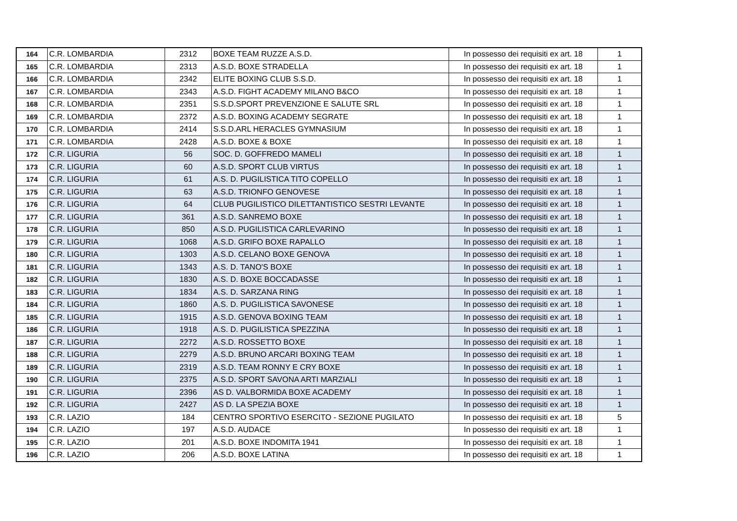| 164 | C.R. LOMBARDIA | 2312 | BOXE TEAM RUZZE A.S.D. | In possesso dei requisiti ex art. 18 | 1 |
| 165 | C.R. LOMBARDIA | 2313 | A.S.D. BOXE STRADELLA | In possesso dei requisiti ex art. 18 | 1 |
| 166 | C.R. LOMBARDIA | 2342 | ELITE BOXING CLUB S.S.D. | In possesso dei requisiti ex art. 18 | 1 |
| 167 | C.R. LOMBARDIA | 2343 | A.S.D. FIGHT ACADEMY MILANO B&CO | In possesso dei requisiti ex art. 18 | 1 |
| 168 | C.R. LOMBARDIA | 2351 | S.S.D.SPORT PREVENZIONE E SALUTE SRL | In possesso dei requisiti ex art. 18 | 1 |
| 169 | C.R. LOMBARDIA | 2372 | A.S.D. BOXING ACADEMY SEGRATE | In possesso dei requisiti ex art. 18 | 1 |
| 170 | C.R. LOMBARDIA | 2414 | S.S.D.ARL HERACLES GYMNASIUM | In possesso dei requisiti ex art. 18 | 1 |
| 171 | C.R. LOMBARDIA | 2428 | A.S.D. BOXE & BOXE | In possesso dei requisiti ex art. 18 | 1 |
| 172 | C.R. LIGURIA | 56 | SOC. D. GOFFREDO MAMELI | In possesso dei requisiti ex art. 18 | 1 |
| 173 | C.R. LIGURIA | 60 | A.S.D. SPORT CLUB VIRTUS | In possesso dei requisiti ex art. 18 | 1 |
| 174 | C.R. LIGURIA | 61 | A.S. D. PUGILISTICA TITO COPELLO | In possesso dei requisiti ex art. 18 | 1 |
| 175 | C.R. LIGURIA | 63 | A.S.D. TRIONFO GENOVESE | In possesso dei requisiti ex art. 18 | 1 |
| 176 | C.R. LIGURIA | 64 | CLUB PUGILISTICO DILETTANTISTICO SESTRI LEVANTE | In possesso dei requisiti ex art. 18 | 1 |
| 177 | C.R. LIGURIA | 361 | A.S.D. SANREMO BOXE | In possesso dei requisiti ex art. 18 | 1 |
| 178 | C.R. LIGURIA | 850 | A.S.D. PUGILISTICA CARLEVARINO | In possesso dei requisiti ex art. 18 | 1 |
| 179 | C.R. LIGURIA | 1068 | A.S.D. GRIFO BOXE RAPALLO | In possesso dei requisiti ex art. 18 | 1 |
| 180 | C.R. LIGURIA | 1303 | A.S.D. CELANO BOXE GENOVA | In possesso dei requisiti ex art. 18 | 1 |
| 181 | C.R. LIGURIA | 1343 | A.S. D. TANO'S BOXE | In possesso dei requisiti ex art. 18 | 1 |
| 182 | C.R. LIGURIA | 1830 | A.S. D. BOXE BOCCADASSE | In possesso dei requisiti ex art. 18 | 1 |
| 183 | C.R. LIGURIA | 1834 | A.S. D. SARZANA RING | In possesso dei requisiti ex art. 18 | 1 |
| 184 | C.R. LIGURIA | 1860 | A.S. D. PUGILISTICA SAVONESE | In possesso dei requisiti ex art. 18 | 1 |
| 185 | C.R. LIGURIA | 1915 | A.S.D. GENOVA BOXING TEAM | In possesso dei requisiti ex art. 18 | 1 |
| 186 | C.R. LIGURIA | 1918 | A.S. D. PUGILISTICA SPEZZINA | In possesso dei requisiti ex art. 18 | 1 |
| 187 | C.R. LIGURIA | 2272 | A.S.D. ROSSETTO BOXE | In possesso dei requisiti ex art. 18 | 1 |
| 188 | C.R. LIGURIA | 2279 | A.S.D. BRUNO ARCARI BOXING TEAM | In possesso dei requisiti ex art. 18 | 1 |
| 189 | C.R. LIGURIA | 2319 | A.S.D. TEAM RONNY E CRY BOXE | In possesso dei requisiti ex art. 18 | 1 |
| 190 | C.R. LIGURIA | 2375 | A.S.D. SPORT SAVONA ARTI MARZIALI | In possesso dei requisiti ex art. 18 | 1 |
| 191 | C.R. LIGURIA | 2396 | AS D. VALBORMIDA BOXE ACADEMY | In possesso dei requisiti ex art. 18 | 1 |
| 192 | C.R. LIGURIA | 2427 | AS D. LA SPEZIA BOXE | In possesso dei requisiti ex art. 18 | 1 |
| 193 | C.R. LAZIO | 184 | CENTRO SPORTIVO ESERCITO - SEZIONE PUGILATO | In possesso dei requisiti ex art. 18 | 5 |
| 194 | C.R. LAZIO | 197 | A.S.D. AUDACE | In possesso dei requisiti ex art. 18 | 1 |
| 195 | C.R. LAZIO | 201 | A.S.D. BOXE INDOMITA 1941 | In possesso dei requisiti ex art. 18 | 1 |
| 196 | C.R. LAZIO | 206 | A.S.D. BOXE LATINA | In possesso dei requisiti ex art. 18 | 1 |